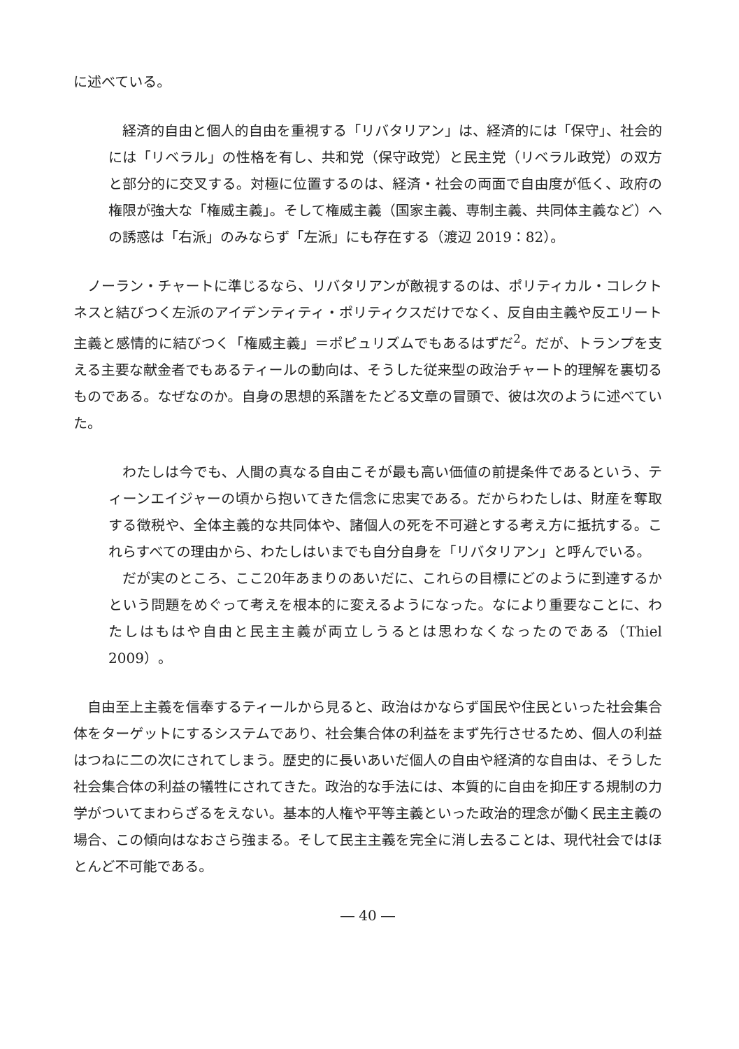に述べている。
経済的自由と個人的自由を重視する「リバタリアン」は、経済的には「保守」、社会的には「リベラル」の性格を有し、共和党（保守政党）と民主党（リベラル政党）の双方と部分的に交叉する。対極に位置するのは、経済・社会の両面で自由度が低く、政府の権限が強大な「権威主義」。そして権威主義（国家主義、専制主義、共同体主義など）への誘惑は「右派」のみならず「左派」にも存在する（渡辺 2019：82）。
ノーラン・チャートに準じるなら、リバタリアンが敵視するのは、ポリティカル・コレクトネスと結びつく左派のアイデンティティ・ポリティクスだけでなく、反自由主義や反エリート主義と感情的に結びつく「権威主義」＝ポピュリズムでもあるはずだ<sup>2</sup>。だが、トランプを支える主要な献金者でもあるティールの動向は、そうした従来型の政治チャート的理解を裏切るものである。なぜなのか。自身の思想的系譜をたどる文章の冒頭で、彼は次のように述べていた。
わたしは今でも、人間の真なる自由こそが最も高い価値の前提条件であるという、ティーンエイジャーの頃から抱いてきた信念に忠実である。だからわたしは、財産を奪取する徴税や、全体主義的な共同体や、諸個人の死を不可避とする考え方に抵抗する。これらすべての理由から、わたしはいまでも自分自身を「リバタリアン」と呼んでいる。
だが実のところ、ここ20年あまりのあいだに、これらの目標にどのように到達するかという問題をめぐって考えを根本的に変えるようになった。なにより重要なことに、わたしはもはや自由と民主主義が両立しうるとは思わなくなったのである（Thiel 2009）。
自由至上主義を信奉するティールから見ると、政治はかならず国民や住民といった社会集合体をターゲットにするシステムであり、社会集合体の利益をまず先行させるため、個人の利益はつねに二の次にされてしまう。歴史的に長いあいだ個人の自由や経済的な自由は、そうした社会集合体の利益の犠牲にされてきた。政治的な手法には、本質的に自由を抑圧する規制の力学がついてまわらざるをえない。基本的人権や平等主義といった政治的理念が働く民主主義の場合、この傾向はなおさら強まる。そして民主主義を完全に消し去ることは、現代社会ではほとんど不可能である。
― 40 ―